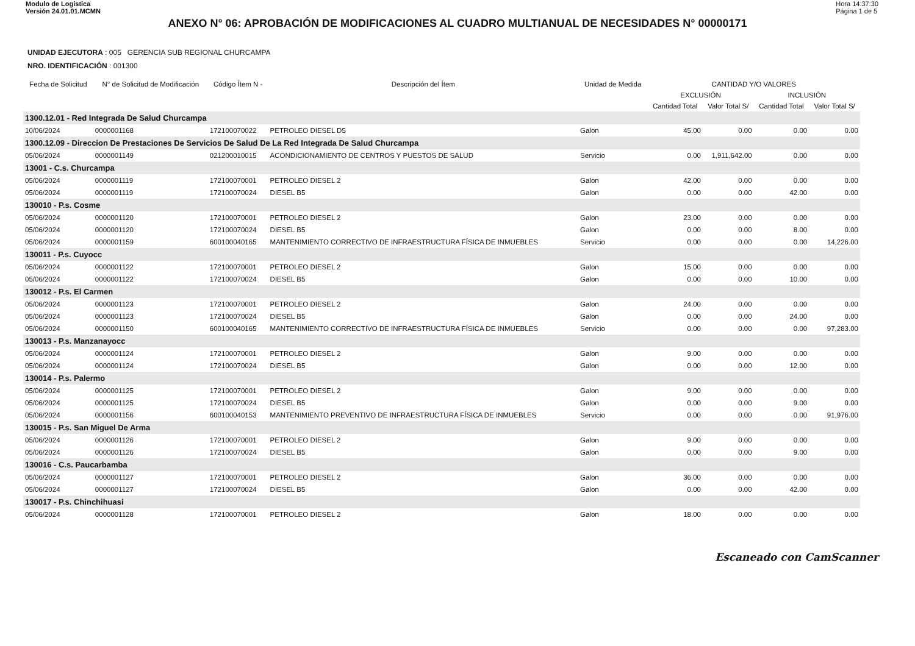Modulo de Logistica
Versión 24.01.01.MCMN
Hora 14:37:30
Página 1 de 5
ANEXO N° 06: APROBACIÓN DE MODIFICACIONES AL CUADRO MULTIANUAL DE NECESIDADES N° 00000171
UNIDAD EJECUTORA : 005 GERENCIA SUB REGIONAL CHURCAMPA
NRO. IDENTIFICACIÓN : 001300
| Fecha de Solicitud | N° de Solicitud de Modificación | Código Ítem N - | Descripción del Ítem | Unidad de Medida | CANTIDAD Y/O VALORES | | | |
| --- | --- | --- | --- | --- | --- | --- | --- | --- |
| | | | | | EXCLUSIÓN | | INCLUSIÓN | |
| | | | | | Cantidad Total | Valor Total S/ | Cantidad Total | Valor Total S/ |
| 1300.12.01 - Red Integrada De Salud Churcampa | | | | | | | | |
| 10/06/2024 | 0000001168 | 172100070022 | PETROLEO DIESEL D5 | Galon | 45.00 | 0.00 | 0.00 | 0.00 |
| 1300.12.09 - Direccion De Prestaciones De Servicios De Salud De La Red Integrada De Salud Churcampa | | | | | | | | |
| 05/06/2024 | 0000001149 | 021200010015 | ACONDICIONAMIENTO DE CENTROS Y PUESTOS DE SALUD | Servicio | 0.00 | 1,911,642.00 | 0.00 | 0.00 |
| 13001 - C.s. Churcampa | | | | | | | | |
| 05/06/2024 | 0000001119 | 172100070001 | PETROLEO DIESEL 2 | Galon | 42.00 | 0.00 | 0.00 | 0.00 |
| 05/06/2024 | 0000001119 | 172100070024 | DIESEL B5 | Galon | 0.00 | 0.00 | 42.00 | 0.00 |
| 130010 - P.s. Cosme | | | | | | | | |
| 05/06/2024 | 0000001120 | 172100070001 | PETROLEO DIESEL 2 | Galon | 23.00 | 0.00 | 0.00 | 0.00 |
| 05/06/2024 | 0000001120 | 172100070024 | DIESEL B5 | Galon | 0.00 | 0.00 | 8.00 | 0.00 |
| 05/06/2024 | 0000001159 | 600100040165 | MANTENIMIENTO CORRECTIVO DE INFRAESTRUCTURA FÍSICA DE INMUEBLES | Servicio | 0.00 | 0.00 | 0.00 | 14,226.00 |
| 130011 - P.s. Cuyocc | | | | | | | | |
| 05/06/2024 | 0000001122 | 172100070001 | PETROLEO DIESEL 2 | Galon | 15.00 | 0.00 | 0.00 | 0.00 |
| 05/06/2024 | 0000001122 | 172100070024 | DIESEL B5 | Galon | 0.00 | 0.00 | 10.00 | 0.00 |
| 130012 - P.s. El Carmen | | | | | | | | |
| 05/06/2024 | 0000001123 | 172100070001 | PETROLEO DIESEL 2 | Galon | 24.00 | 0.00 | 0.00 | 0.00 |
| 05/06/2024 | 0000001123 | 172100070024 | DIESEL B5 | Galon | 0.00 | 0.00 | 24.00 | 0.00 |
| 05/06/2024 | 0000001150 | 600100040165 | MANTENIMIENTO CORRECTIVO DE INFRAESTRUCTURA FÍSICA DE INMUEBLES | Servicio | 0.00 | 0.00 | 0.00 | 97,283.00 |
| 130013 - P.s. Manzanayocc | | | | | | | | |
| 05/06/2024 | 0000001124 | 172100070001 | PETROLEO DIESEL 2 | Galon | 9.00 | 0.00 | 0.00 | 0.00 |
| 05/06/2024 | 0000001124 | 172100070024 | DIESEL B5 | Galon | 0.00 | 0.00 | 12.00 | 0.00 |
| 130014 - P.s. Palermo | | | | | | | | |
| 05/06/2024 | 0000001125 | 172100070001 | PETROLEO DIESEL 2 | Galon | 9.00 | 0.00 | 0.00 | 0.00 |
| 05/06/2024 | 0000001125 | 172100070024 | DIESEL B5 | Galon | 0.00 | 0.00 | 9.00 | 0.00 |
| 05/06/2024 | 0000001156 | 600100040153 | MANTENIMIENTO PREVENTIVO DE INFRAESTRUCTURA FÍSICA DE INMUEBLES | Servicio | 0.00 | 0.00 | 0.00 | 91,976.00 |
| 130015 - P.s. San Miguel De Arma | | | | | | | | |
| 05/06/2024 | 0000001126 | 172100070001 | PETROLEO DIESEL 2 | Galon | 9.00 | 0.00 | 0.00 | 0.00 |
| 05/06/2024 | 0000001126 | 172100070024 | DIESEL B5 | Galon | 0.00 | 0.00 | 9.00 | 0.00 |
| 130016 - C.s. Paucarbamba | | | | | | | | |
| 05/06/2024 | 0000001127 | 172100070001 | PETROLEO DIESEL 2 | Galon | 36.00 | 0.00 | 0.00 | 0.00 |
| 05/06/2024 | 0000001127 | 172100070024 | DIESEL B5 | Galon | 0.00 | 0.00 | 42.00 | 0.00 |
| 130017 - P.s. Chinchihuasi | | | | | | | | |
| 05/06/2024 | 0000001128 | 172100070001 | PETROLEO DIESEL 2 | Galon | 18.00 | 0.00 | 0.00 | 0.00 |
Escaneado con CamScanner